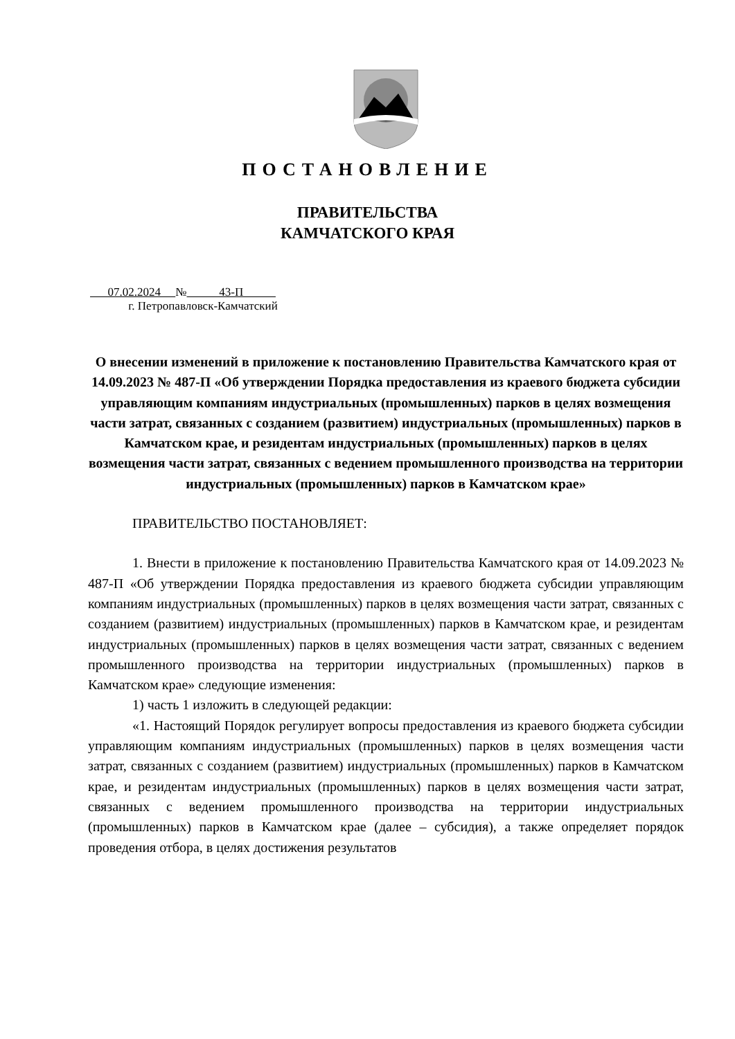ПОСТАНОВЛЕНИЕ
ПРАВИТЕЛЬСТВА
КАМЧАТСКОГО КРАЯ
07.02.2024 № 43-П
г. Петропавловск-Камчатский
О внесении изменений в приложение к постановлению Правительства Камчатского края от 14.09.2023 № 487-П «Об утверждении Порядка предоставления из краевого бюджета субсидии управляющим компаниям индустриальных (промышленных) парков в целях возмещения части затрат, связанных с созданием (развитием) индустриальных (промышленных) парков в Камчатском крае, и резидентам индустриальных (промышленных) парков в целях возмещения части затрат, связанных с ведением промышленного производства на территории индустриальных (промышленных) парков в Камчатском крае»
ПРАВИТЕЛЬСТВО ПОСТАНОВЛЯЕТ:
1. Внести в приложение к постановлению Правительства Камчатского края от 14.09.2023 № 487-П «Об утверждении Порядка предоставления из краевого бюджета субсидии управляющим компаниям индустриальных (промышленных) парков в целях возмещения части затрат, связанных с созданием (развитием) индустриальных (промышленных) парков в Камчатском крае, и резидентам индустриальных (промышленных) парков в целях возмещения части затрат, связанных с ведением промышленного производства на территории индустриальных (промышленных) парков в Камчатском крае» следующие изменения:
1) часть 1 изложить в следующей редакции:
«1. Настоящий Порядок регулирует вопросы предоставления из краевого бюджета субсидии управляющим компаниям индустриальных (промышленных) парков в целях возмещения части затрат, связанных с созданием (развитием) индустриальных (промышленных) парков в Камчатском крае, и резидентам индустриальных (промышленных) парков в целях возмещения части затрат, связанных с ведением промышленного производства на территории индустриальных (промышленных) парков в Камчатском крае (далее – субсидия), а также определяет порядок проведения отбора, в целях достижения результатов